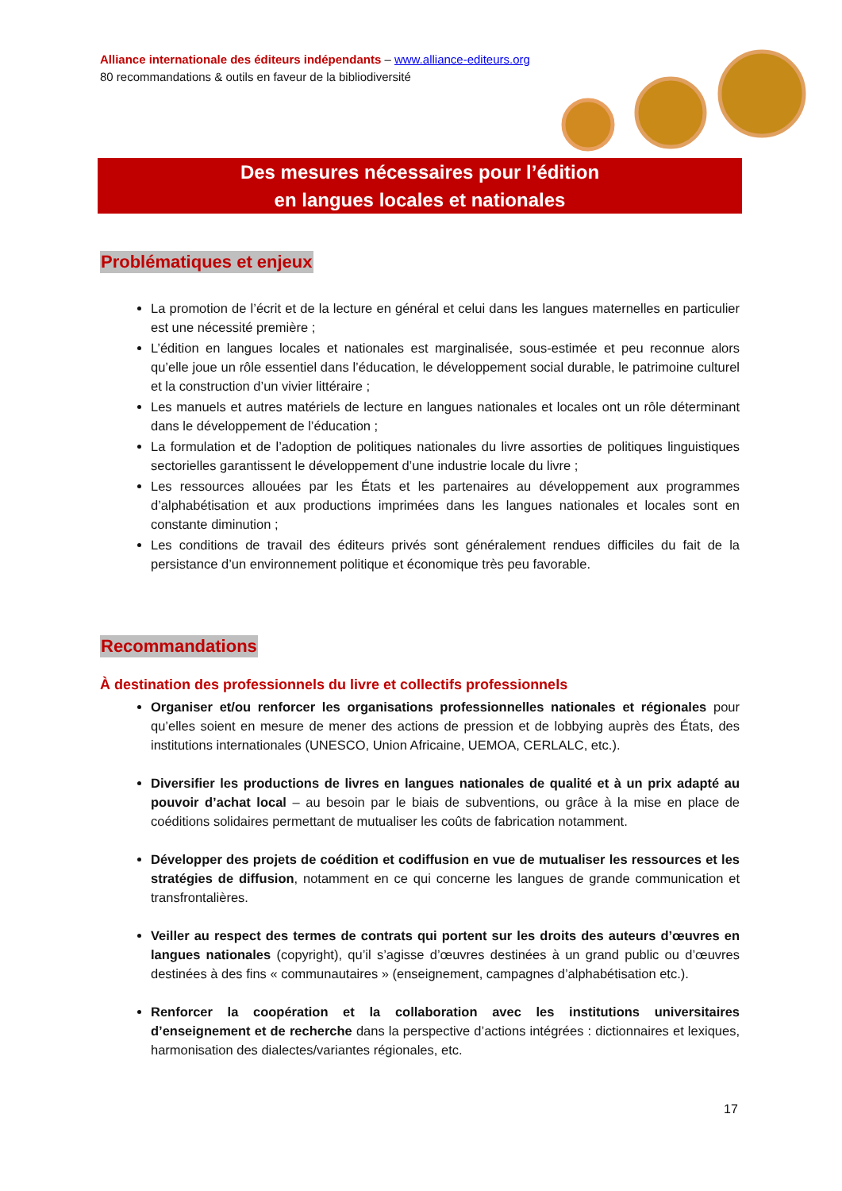Alliance internationale des éditeurs indépendants – www.alliance-editeurs.org
80 recommandations & outils en faveur de la bibliodiversité
Des mesures nécessaires pour l’édition
en langues locales et nationales
Problématiques et enjeux
La promotion de l’écrit et de la lecture en général et celui dans les langues maternelles en particulier est une nécessité première ;
L’édition en langues locales et nationales est marginalisée, sous-estimée et peu reconnue alors qu’elle joue un rôle essentiel dans l’éducation, le développement social durable, le patrimoine culturel et la construction d’un vivier littéraire ;
Les manuels et autres matériels de lecture en langues nationales et locales ont un rôle déterminant dans le développement de l’éducation ;
La formulation et de l’adoption de politiques nationales du livre assorties de politiques linguistiques sectorielles garantissent le développement d’une industrie locale du livre ;
Les ressources allouées par les États et les partenaires au développement aux programmes d’alphabétisation et aux productions imprimées dans les langues nationales et locales sont en constante diminution ;
Les conditions de travail des éditeurs privés sont généralement rendues difficiles du fait de la persistance d’un environnement politique et économique très peu favorable.
Recommandations
À destination des professionnels du livre et collectifs professionnels
Organiser et/ou renforcer les organisations professionnelles nationales et régionales pour qu’elles soient en mesure de mener des actions de pression et de lobbying auprès des États, des institutions internationales (UNESCO, Union Africaine, UEMOA, CERLALC, etc.).
Diversifier les productions de livres en langues nationales de qualité et à un prix adapté au pouvoir d’achat local – au besoin par le biais de subventions, ou grâce à la mise en place de coéditions solidaires permettant de mutualiser les coûts de fabrication notamment.
Développer des projets de coédition et codiffusion en vue de mutualiser les ressources et les stratégies de diffusion, notamment en ce qui concerne les langues de grande communication et transfrontalières.
Veiller au respect des termes de contrats qui portent sur les droits des auteurs d’œuvres en langues nationales (copyright), qu’il s’agisse d’œuvres destinées à un grand public ou d’œuvres destinées à des fins « communautaires » (enseignement, campagnes d’alphabétisation etc.).
Renforcer la coopération et la collaboration avec les institutions universitaires d’enseignement et de recherche dans la perspective d’actions intégrées : dictionnaires et lexiques, harmonisation des dialectes/variantes régionales, etc.
17